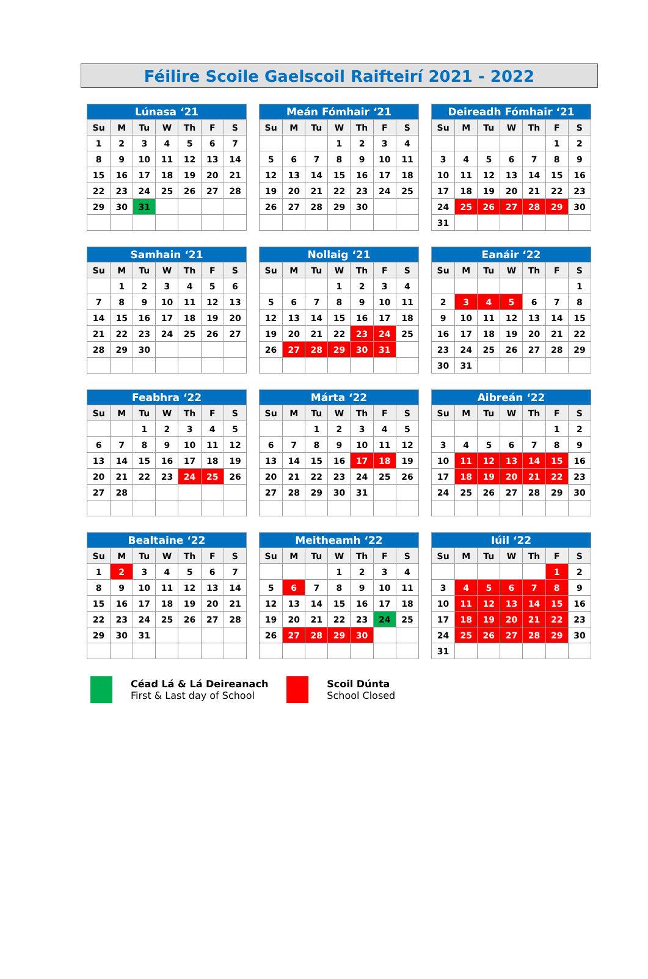Féilire Scoile Gaelscoil Raifteirí 2021 - 2022
| Lúnasa ‘21 | | | | | | |
| --- | --- | --- | --- | --- | --- | --- |
| Su | M | Tu | W | Th | F | S |
| 1 | 2 | 3 | 4 | 5 | 6 | 7 |
| 8 | 9 | 10 | 11 | 12 | 13 | 14 |
| 15 | 16 | 17 | 18 | 19 | 20 | 21 |
| 22 | 23 | 24 | 25 | 26 | 27 | 28 |
| 29 | 30 | 31 | | | | |
| Meán Fómhair ‘21 | | | | | | |
| --- | --- | --- | --- | --- | --- | --- |
| Su | M | Tu | W | Th | F | S |
| | | | 1 | 2 | 3 | 4 |
| 5 | 6 | 7 | 8 | 9 | 10 | 11 |
| 12 | 13 | 14 | 15 | 16 | 17 | 18 |
| 19 | 20 | 21 | 22 | 23 | 24 | 25 |
| 26 | 27 | 28 | 29 | 30 | | |
| Deireadh Fómhair ‘21 | | | | | | |
| --- | --- | --- | --- | --- | --- | --- |
| Su | M | Tu | W | Th | F | S |
| | | | | | 1 | 2 |
| 3 | 4 | 5 | 6 | 7 | 8 | 9 |
| 10 | 11 | 12 | 13 | 14 | 15 | 16 |
| 17 | 18 | 19 | 20 | 21 | 22 | 23 |
| 24 | 25 | 26 | 27 | 28 | 29 | 30 |
| 31 | | | | | | |
| Samhain ‘21 | | | | | | |
| --- | --- | --- | --- | --- | --- | --- |
| Su | M | Tu | W | Th | F | S |
| | 1 | 2 | 3 | 4 | 5 | 6 |
| 7 | 8 | 9 | 10 | 11 | 12 | 13 |
| 14 | 15 | 16 | 17 | 18 | 19 | 20 |
| 21 | 22 | 23 | 24 | 25 | 26 | 27 |
| 28 | 29 | 30 | | | | |
| Nollaig ‘21 | | | | | | |
| --- | --- | --- | --- | --- | --- | --- |
| Su | M | Tu | W | Th | F | S |
| | | | 1 | 2 | 3 | 4 |
| 5 | 6 | 7 | 8 | 9 | 10 | 11 |
| 12 | 13 | 14 | 15 | 16 | 17 | 18 |
| 19 | 20 | 21 | 22 | 23 | 24 | 25 |
| 26 | 27 | 28 | 29 | 30 | 31 | |
| Eanáir ‘22 | | | | | | |
| --- | --- | --- | --- | --- | --- | --- |
| Su | M | Tu | W | Th | F | S |
| | | | | | | 1 |
| 2 | 3 | 4 | 5 | 6 | 7 | 8 |
| 9 | 10 | 11 | 12 | 13 | 14 | 15 |
| 16 | 17 | 18 | 19 | 20 | 21 | 22 |
| 23 | 24 | 25 | 26 | 27 | 28 | 29 |
| 30 | 31 | | | | | |
| Feabhra ‘22 | | | | | | |
| --- | --- | --- | --- | --- | --- | --- |
| Su | M | Tu | W | Th | F | S |
| | | 1 | 2 | 3 | 4 | 5 |
| 6 | 7 | 8 | 9 | 10 | 11 | 12 |
| 13 | 14 | 15 | 16 | 17 | 18 | 19 |
| 20 | 21 | 22 | 23 | 24 | 25 | 26 |
| 27 | 28 | | | | | |
| Márta ‘22 | | | | | | |
| --- | --- | --- | --- | --- | --- | --- |
| Su | M | Tu | W | Th | F | S |
| | | 1 | 2 | 3 | 4 | 5 |
| 6 | 7 | 8 | 9 | 10 | 11 | 12 |
| 13 | 14 | 15 | 16 | 17 | 18 | 19 |
| 20 | 21 | 22 | 23 | 24 | 25 | 26 |
| 27 | 28 | 29 | 30 | 31 | | |
| Aibreán ‘22 | | | | | | |
| --- | --- | --- | --- | --- | --- | --- |
| Su | M | Tu | W | Th | F | S |
| | | | | | 1 | 2 |
| 3 | 4 | 5 | 6 | 7 | 8 | 9 |
| 10 | 11 | 12 | 13 | 14 | 15 | 16 |
| 17 | 18 | 19 | 20 | 21 | 22 | 23 |
| 24 | 25 | 26 | 27 | 28 | 29 | 30 |
| Bealtaine ‘22 | | | | | | |
| --- | --- | --- | --- | --- | --- | --- |
| Su | M | Tu | W | Th | F | S |
| 1 | 2 | 3 | 4 | 5 | 6 | 7 |
| 8 | 9 | 10 | 11 | 12 | 13 | 14 |
| 15 | 16 | 17 | 18 | 19 | 20 | 21 |
| 22 | 23 | 24 | 25 | 26 | 27 | 28 |
| 29 | 30 | 31 | | | | |
| Meitheamh ‘22 | | | | | | |
| --- | --- | --- | --- | --- | --- | --- |
| Su | M | Tu | W | Th | F | S |
| | | | 1 | 2 | 3 | 4 |
| 5 | 6 | 7 | 8 | 9 | 10 | 11 |
| 12 | 13 | 14 | 15 | 16 | 17 | 18 |
| 19 | 20 | 21 | 22 | 23 | 24 | 25 |
| 26 | 27 | 28 | 29 | 30 | | |
| Iúil ‘22 | | | | | | |
| --- | --- | --- | --- | --- | --- | --- |
| Su | M | Tu | W | Th | F | S |
| | | | | | 1 | 2 |
| 3 | 4 | 5 | 6 | 7 | 8 | 9 |
| 10 | 11 | 12 | 13 | 14 | 15 | 16 |
| 17 | 18 | 19 | 20 | 21 | 22 | 23 |
| 24 | 25 | 26 | 27 | 28 | 29 | 30 |
| 31 | | | | | | |
Céad Lá & Lá Deireanach
First & Last day of School
Scoil Dúnta
School Closed